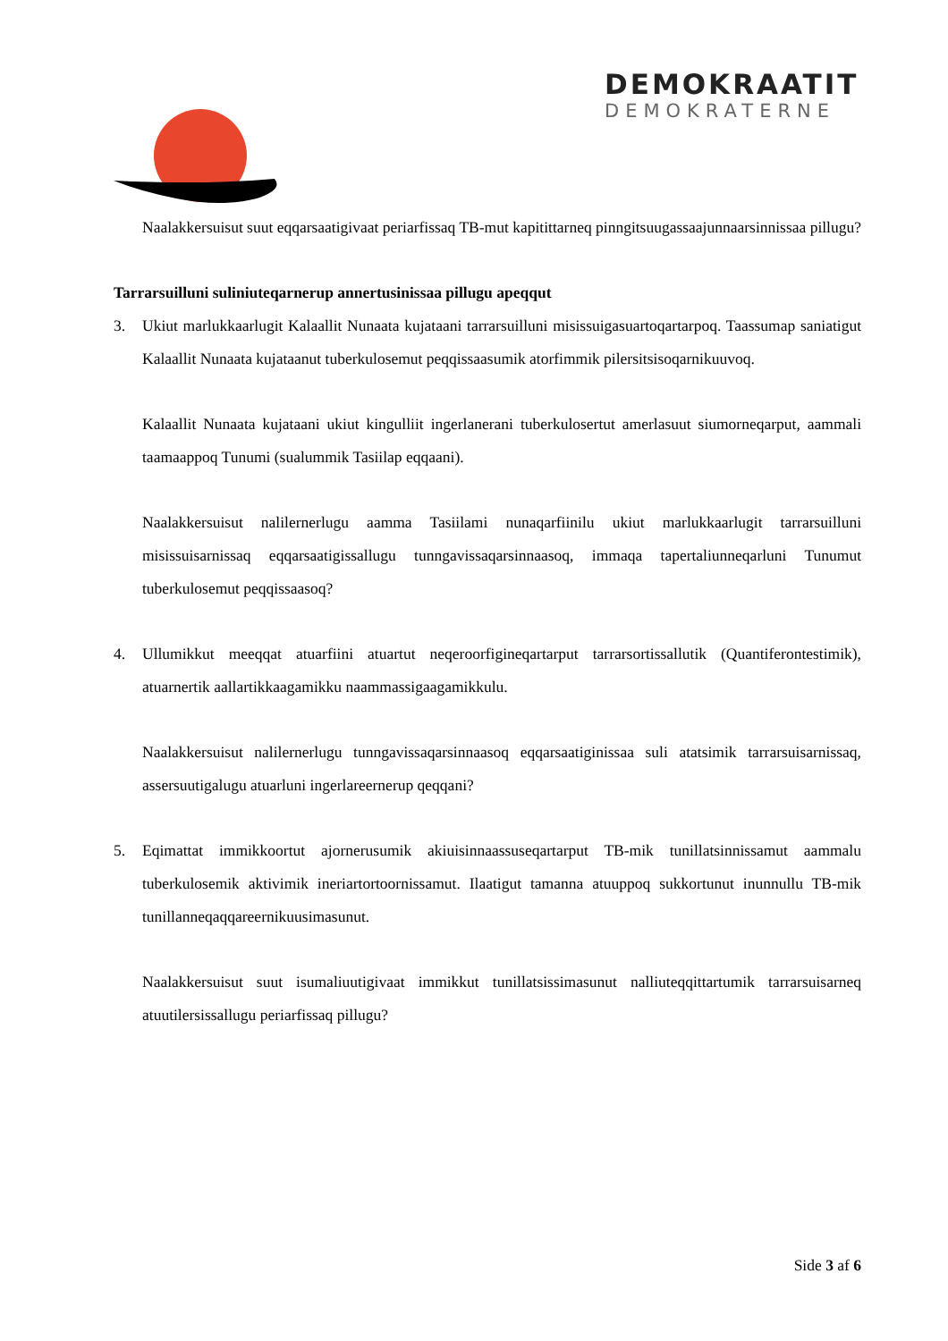DEMOKRAATIT
DEMOKRATERNE
Naalakkersuisut suut eqqarsaatigivaat periarfissaq TB-mut kapitittarneq pinngitsuugassaajunnaarsinnissaa pillugu?
Tarrarsuilluni suliniuteqarnerup annertusinissaa pillugu apeqqut
3. Ukiut marlukkaarlugit Kalaallit Nunaata kujataani tarrarsuilluni misissuigasuartoqartarpoq. Taassumap saniatigut Kalaallit Nunaata kujataanut tuberkulosemut peqqissaasumik atorfimmik pilersitsisoqarnikuuvoq.
Kalaallit Nunaata kujataani ukiut kingulliit ingerlanerani tuberkulosertut amerlasuut siumorneqarput, aammali taamaappoq Tunumi (sualummik Tasiilap eqqaani).
Naalakkersuisut nalilernerlugu aamma Tasiilami nunaqarfiinilu ukiut marlukkaarlugit tarrarsuilluni misissuisarnissaq eqqarsaatigissallugu tunngavissaqarsinnaasoq, immaqa tapertaliunneqarluni Tunumut tuberkulosemut peqqissaasoq?
4. Ullumikkut meeqqat atuarfiini atuartut neqeroorfigineqartarput tarrarsortissallutik (Quantiferontestimik), atuarnertik aallartikkaagamikku naammassigaagamikkulu.
Naalakkersuisut nalilernerlugu tunngavissaqarsinnaasoq eqqarsaatiginissaa suli atatsimik tarrarsuisarnissaq, assersuutigalugu atuarluni ingerlareernerup qeqqani?
5. Eqimattat immikkoortut ajornerusumik akiuisinnaassuseqartarput TB-mik tunillatsinnissamut aammalu tuberkulosemik aktivimik ineriartortoornissamut. Ilaatigut tamanna atuuppoq sukkortunut inunnullu TB-mik tunillanneqaqqareernikuusimasunut.
Naalakkersuisut suut isumaliuutigivaat immikkut tunillatsissimasunut nalliuteqqittartumik tarrarsuisarneq atuutilersissallugu periarfissaq pillugu?
Side 3 af 6